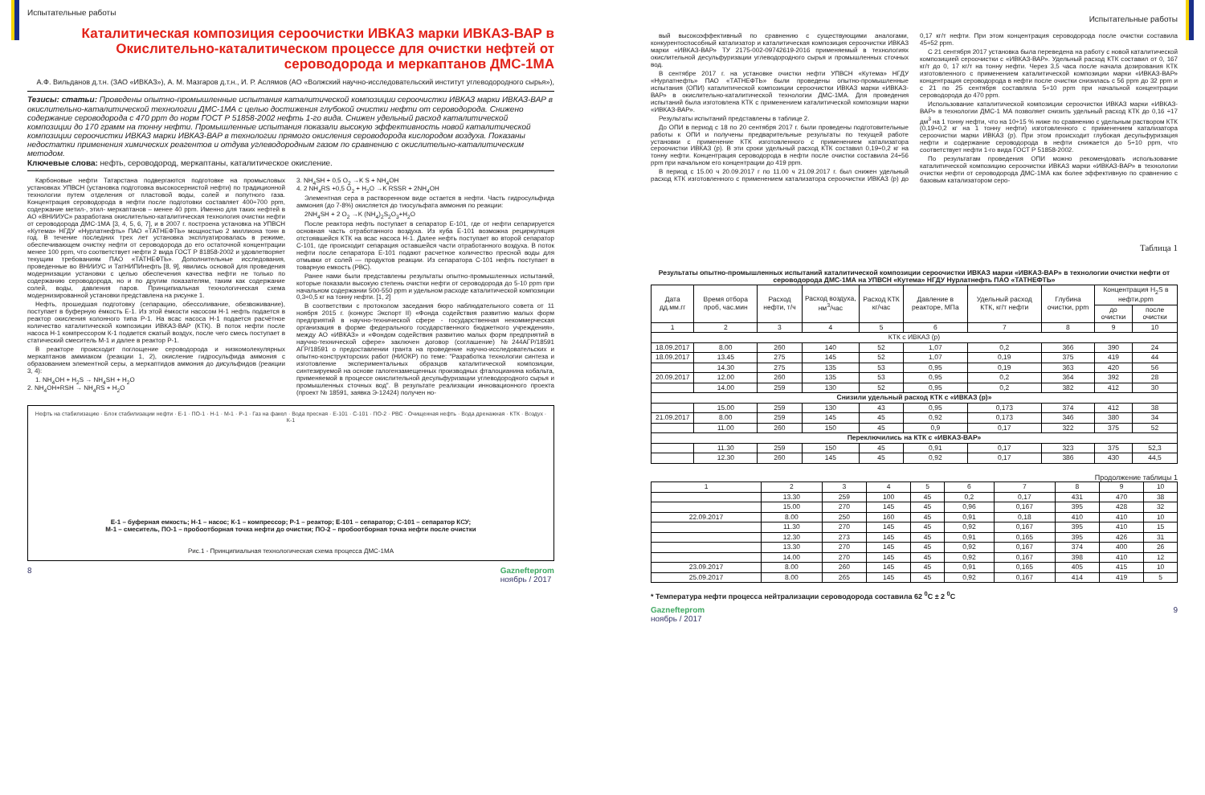Испытательные работы
Каталитическая композиция сероочистки ИВКАЗ марки ИВКАЗ-ВАР в Окислительно-каталитическом процессе для очистки нефтей от сероводорода и меркаптанов ДМС-1МА
А.Ф. Вильданов д.т.н. (ЗАО «ИВКАЗ»), А. М. Мазгаров д.т.н., И. Р. Аслямов (АО «Волжский научно-исследовательский институт углеводородного сырья»),
Тезисы: статьи: Проведены опытно-промышленные испытания каталитической композиции сероочистки ИВКАЗ марки ИВКАЗ-ВАР в окислительно-каталитической технологии ДМС-1МА с целью достижения глубокой очистки нефти от сероводорода. Снижено содержание сероводорода с 470 ppm до норм ГОСТ Р 51858-2002 нефть 1-го вида. Снижен удельный расход каталитической композиции до 170 грамм на тонну нефти. Промышленные испытания показали высокую эффективность новой каталитической композиции сероочистки ИВКАЗ марки ИВКАЗ-ВАР в технологии прямого окисления сероводорода кислородом воздуха. Показаны недостатки применения химических реагентов и отдува углеводородным газом по сравнению с окислительно-каталитическим методом.
Ключевые слова: нефть, сероводород, меркаптаны, каталитическое окисление.
Карбоновые нефти Татарстана подвергаются подготовке на промысловых установках УПВСН (установка подготовка высокосернистой нефти) по традиционной технологии путем отделения от пластовой воды, солей и попутного газа. Концентрация сероводорода в нефти после подготовки составляет 400÷700 ppm, содержание метил-, этил- меркаптанов – менее 40 ppm. Именно для таких нефтей в АО «ВНИИУС» разработана окислительно-каталитическая технология очистки нефти от сероводорода ДМС-1МА [3, 4, 5, 6, 7], и в 2007 г. построена установка на УПВСН «Кутема» НГДУ «Нурлатнефть» ПАО «ТАТНЕФТЬ» мощностью 2 миллиона тонн в год. В течение последних трех лет установка эксплуатировалась в режиме, обеспечивающем очистку нефти от сероводорода до его остаточной концентрации менее 100 ppm, что соответствует нефти 2 вида ГОСТ Р 81858-2002 и удовлетворяет текущим требованиям ПАО «ТАТНЕФТЬ». Дополнительные исследования, проведенные во ВНИИУС и ТатНИПИнефть [8, 9], явились основой для проведения модернизации установки с целью обеспечения качества нефти не только по содержанию сероводорода, но и по другим показателям, таким как содержание солей, воды, давления паров. Принципиальная технологическая схема модернизированной установки представлена на рисунке 1.
Нефть, прошедшая подготовку (сепарацию, обессоливание, обезвоживание), поступает в буферную ёмкость Е-1. Из этой ёмкости насосом Н-1 нефть подается в реактор окисления колонного типа Р-1. На всас насоса Н-1 подается расчётное количество каталитической композиции ИВКАЗ-ВАР (КТК). В поток нефти после насоса Н-1 компрессором К-1 подается сжатый воздух, после чего смесь поступает в статический смеситель М-1 и далее в реактор Р-1.
В реакторе происходит поглощение сероводорода и низкомолекулярных меркаптанов аммиаком (реакции 1, 2), окисление гидросульфида аммония с образованием элементной серы, а меркаптидов аммония до дисульфидов (реакции 3, 4):
1. NH<sub>4</sub>OH + H<sub>2</sub>S → NH<sub>4</sub>SH + H<sub>2</sub>O
2. NH<sub>4</sub>OH+RSH → NH<sub>4</sub>RS + H<sub>2</sub>O
3. NH<sub>4</sub>SH + 0,5 O<sub>2</sub> →K S + NH<sub>4</sub>OH
4. 2 NH<sub>4</sub>RS +0,5 O<sub>2</sub> + H<sub>2</sub>O →K RSSR + 2NH<sub>4</sub>OH
Элементная сера в растворенном виде остается в нефти. Часть гидросульфида аммония (до 7-8%) окисляется до тиосульфата аммония по реакции:
2NH<sub>4</sub>SH + 2 O<sub>2</sub> →K (NH<sub>4</sub>)<sub>2</sub>S<sub>2</sub>O<sub>3</sub>+H<sub>2</sub>O
После реактора нефть поступает в сепаратор Е-101, где от нефти сепарируется основная часть отработанного воздуха. Из куба Е-101 возможна рециркуляция отстоявшейся КТК на всас насоса Н-1. Далее нефть поступает во второй сепаратор С-101, где происходит сепарация оставшейся части отработанного воздуха. В поток нефти после сепаратора Е-101 подают расчетное количество пресной воды для отмывки от солей — продуктов реакции. Из сепаратора С-101 нефть поступает в товарную емкость (РВС).
Ранее нами были представлены результаты опытно-промышленных испытаний, которые показали высокую степень очистки нефти от сероводорода до 5-10 ppm при начальном содержании 500-550 ppm и удельном расходе каталитической композиции 0,3÷0,5 кг на тонну нефти. [1, 2]
В соответствии с протоколом заседания бюро наблюдательного совета от 11 ноября 2015 г. (конкурс Экспорт II) «Фонда содействия развитию малых форм предприятий в научно-технической сфере - государственная некоммерческая организация в форме федерального государственного бюджетного учреждения», между АО «ИВКАЗ» и «Фондом содействия развитию малых форм предприятий в научно-технической сфере» заключен договор (соглашение) №244АГР/18591 АГР/18591 о предоставлении гранта на проведение научно-исследовательских и опытно-конструкторских работ (НИОКР) по теме: "Разработка технологии синтеза и изготовление экспериментальных образцов каталитической композиции, синтезируемой на основе галогензамещенных производных фталоцианина кобальта, применяемой в процессе окислительной десульфуризации углеводородного сырья и промышленных сточных вод". В результате реализации инновационного проекта (проект № 18591, заявка Э-12424) получен но-
Нефть на стабилизацию · Блок стабилизации нефти · Е-1 · ПО-1 · Н-1 · М-1 · Р-1 · Газ на факел · Вода пресная · Е-101 · С-101 · ПО-2 · РВС · Очищенная нефть · Вода дренажная · КТК · Воздух · К-1
Е-1 – буферная емкость; Н-1 – насос; К-1 – компрессор; Р-1 – реактор; Е-101 – сепаратор; С-101 – сепаратор КСУ;
М-1 – смеситель, ПО-1 – пробоотборная точка нефти до очистки; ПО-2 – пробоотборная точка нефти после очистки
Рис.1 - Принципиальная технологическая схема процесса ДМС-1МА
8 Gaznefteprom
ноябрь / 2017
Испытательные работы
вый высокоэффективный по сравнению с существующими аналогами, конкурентоспособный катализатор и каталитическая композиция сероочистки ИВКАЗ марки «ИВКАЗ-ВАР» ТУ 2175-002-09742619-2016 применяемый в технологиях окислительной десульфуризации углеводородного сырья и промышленных сточных вод.
В сентябре 2017 г. на установке очистки нефти УПВСН «Кутема» НГДУ «Нурлатнефть» ПАО «ТАТНЕФТЬ» были проведены опытно-промышленные испытания (ОПИ) каталитической композиции сероочистки ИВКАЗ марки «ИВКАЗ-ВАР» в окислительно-каталитической технологии ДМС-1МА. Для проведения испытаний была изготовлена КТК с применением каталитической композиции марки «ИВКАЗ-ВАР».
Результаты испытаний представлены в таблице 2.
До ОПИ в период с 18 по 20 сентября 2017 г. были проведены подготовительные работы к ОПИ и получены предварительные результаты по текущей работе установки с применение КТК изготовленного с применением катализатора сероочистки ИВКАЗ (р). В эти сроки удельный расход КТК составил 0,19÷0,2 кг на тонну нефти. Концентрация сероводорода в нефти после очистки составила 24÷56 ppm при начальном его концентрации до 419 ppm.
В период с 15.00 ч 20.09.2017 г по 11.00 ч 21.09.2017 г. был снижен удельный расход КТК изготовленного с применением катализатора сероочистки ИВКАЗ (р) до 0,17 кг/т нефти. При этом концентрация сероводорода после очистки составила 45÷52 ppm.
С 21 сентября 2017 установка была переведена на работу с новой каталитической композицией сероочистки с «ИВКАЗ-ВАР». Удельный расход КТК составил от 0, 167 кг/т до 0, 17 кг/т на тонну нефти. Через 3,5 часа после начала дозирования КТК изготовленного с применением каталитической композиции марки «ИВКАЗ-ВАР» концентрация сероводорода в нефти после очистки снизилась с 56 ppm до 32 ppm и с 21 по 25 сентября составляла 5÷10 ppm при начальной концентрации сероводорода до 470 ppm.
Использование каталитической композиции сероочистки ИВКАЗ марки «ИВКАЗ-ВАР» в технологии ДМС-1 МА позволяет снизить удельный расход КТК до 0,16 ÷17 дм<sup>3</sup> на 1 тонну нефти, что на 10÷15 % ниже по сравнению с удельным раствором КТК (0,19÷0,2 кг на 1 тонну нефти) изготовленного с применением катализатора сероочистки марки ИВКАЗ (р). При этом происходит глубокая десульфуризация нефти и содержание сероводорода в нефти снижается до 5÷10 ppm, что соответствует нефти 1-го вида ГОСТ Р 51858-2002.
По результатам проведения ОПИ можно рекомендовать использование каталитической композицию сероочистки ИВКАЗ марки «ИВКАЗ-ВАР» в технологии очистки нефти от сероводорода ДМС-1МА как более эффективную по сравнению с базовым катализатором серо-
Таблица 1
Результаты опытно-промышленных испытаний каталитической композиции сероочистки ИВКАЗ марки «ИВКАЗ-ВАР» в технологии очистки нефти от сероводорода ДМС-1МА на УПВСН «Кутема» НГДУ Нурлатнефть ПАО «ТАТНЕФТЬ»
| Дата дд.мм.гг | Время отбора проб, час.мин | Расход нефти, т/ч | Расход воздуха, нм<sup>3</sup>/час | Расход КТК кг/час | Давление в реакторе, МПа | Удельный расход КТК, кг/т нефти | Глубина очистки, ppm | Концентрация H<sub>2</sub>S в нефти,ppm | |
| --- | --- | --- | --- | --- | --- | --- | --- | --- | --- |
| | | | | | | | | до очистки | после очистки |
| 1 | 2 | 3 | 4 | 5 | 6 | 7 | 8 | 9 | 10 |
| КТК с ИВКАЗ (р) | | | | | | | | | |
| 18.09.2017 | 8.00 | 260 | 140 | 52 | 1,07 | 0,2 | 366 | 390 | 24 |
| 18.09.2017 | 13.45 | 275 | 145 | 52 | 1,07 | 0,19 | 375 | 419 | 44 |
| | 14.30 | 275 | 135 | 53 | 0,95 | 0,19 | 363 | 420 | 56 |
| 20.09.2017 | 12.00 | 260 | 135 | 53 | 0,95 | 0,2 | 364 | 392 | 28 |
| | 14.00 | 259 | 130 | 52 | 0,95 | 0,2 | 382 | 412 | 30 |
| Снизили удельный расход КТК с «ИВКАЗ (р)» | | | | | | | | | |
| | 15.00 | 259 | 130 | 43 | 0,95 | 0,173 | 374 | 412 | 38 |
| 21.09.2017 | 8.00 | 259 | 145 | 45 | 0,92 | 0,173 | 346 | 380 | 34 |
| | 11.00 | 260 | 150 | 45 | 0,9 | 0,17 | 322 | 375 | 52 |
| Переключились на КТК с «ИВКАЗ-ВАР» | | | | | | | | | |
| | 11.30 | 259 | 150 | 45 | 0,91 | 0,17 | 323 | 375 | 52,3 |
| | 12.30 | 260 | 145 | 45 | 0,92 | 0,17 | 386 | 430 | 44,5 |
Продолжение таблицы 1
| 1 | 2 | 3 | 4 | 5 | 6 | 7 | 8 | 9 | 10 |
| | 13.30 | 259 | 100 | 45 | 0,2 | 0,17 | 431 | 470 | 38 |
| | 15.00 | 270 | 145 | 45 | 0,96 | 0,167 | 395 | 428 | 32 |
| 22.09.2017 | 8.00 | 250 | 160 | 45 | 0,91 | 0,18 | 410 | 410 | 10 |
| | 11.30 | 270 | 145 | 45 | 0,92 | 0,167 | 395 | 410 | 15 |
| | 12.30 | 273 | 145 | 45 | 0,91 | 0,165 | 395 | 426 | 31 |
| | 13.30 | 270 | 145 | 45 | 0,92 | 0,167 | 374 | 400 | 26 |
| | 14.00 | 270 | 145 | 45 | 0,92 | 0,167 | 398 | 410 | 12 |
| 23.09.2017 | 8.00 | 260 | 145 | 45 | 0,91 | 0,165 | 405 | 415 | 10 |
| 25.09.2017 | 8.00 | 265 | 145 | 45 | 0,92 | 0,167 | 414 | 419 | 5 |
* Температура нефти процесса нейтрализации сероводорода составила 62 <sup>0</sup>С ± 2 <sup>0</sup>С
Gaznefteprom
ноябрь / 2017 9